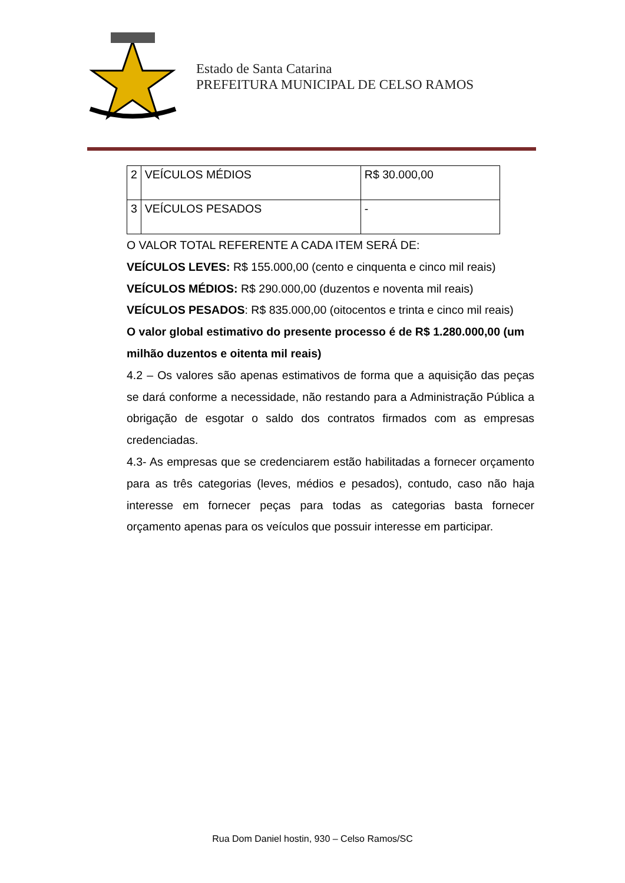Estado de Santa Catarina
PREFEITURA MUNICIPAL DE CELSO RAMOS
| 2 | VEÍCULOS MÉDIOS | R$ 30.000,00 |
| 3 | VEÍCULOS PESADOS | - |
O VALOR TOTAL REFERENTE A CADA ITEM SERÁ DE:
VEÍCULOS LEVES: R$ 155.000,00 (cento e cinquenta e cinco mil reais)
VEÍCULOS MÉDIOS: R$ 290.000,00 (duzentos e noventa mil reais)
VEÍCULOS PESADOS: R$ 835.000,00 (oitocentos e trinta e cinco mil reais)
O valor global estimativo do presente processo é de R$ 1.280.000,00 (um milhão duzentos e oitenta mil reais)
4.2 – Os valores são apenas estimativos de forma que a aquisição das peças se dará conforme a necessidade, não restando para a Administração Pública a obrigação de esgotar o saldo dos contratos firmados com as empresas credenciadas.
4.3- As empresas que se credenciarem estão habilitadas a fornecer orçamento para as três categorias (leves, médios e pesados), contudo, caso não haja interesse em fornecer peças para todas as categorias basta fornecer orçamento apenas para os veículos que possuir interesse em participar.
Rua Dom Daniel hostin, 930 – Celso Ramos/SC